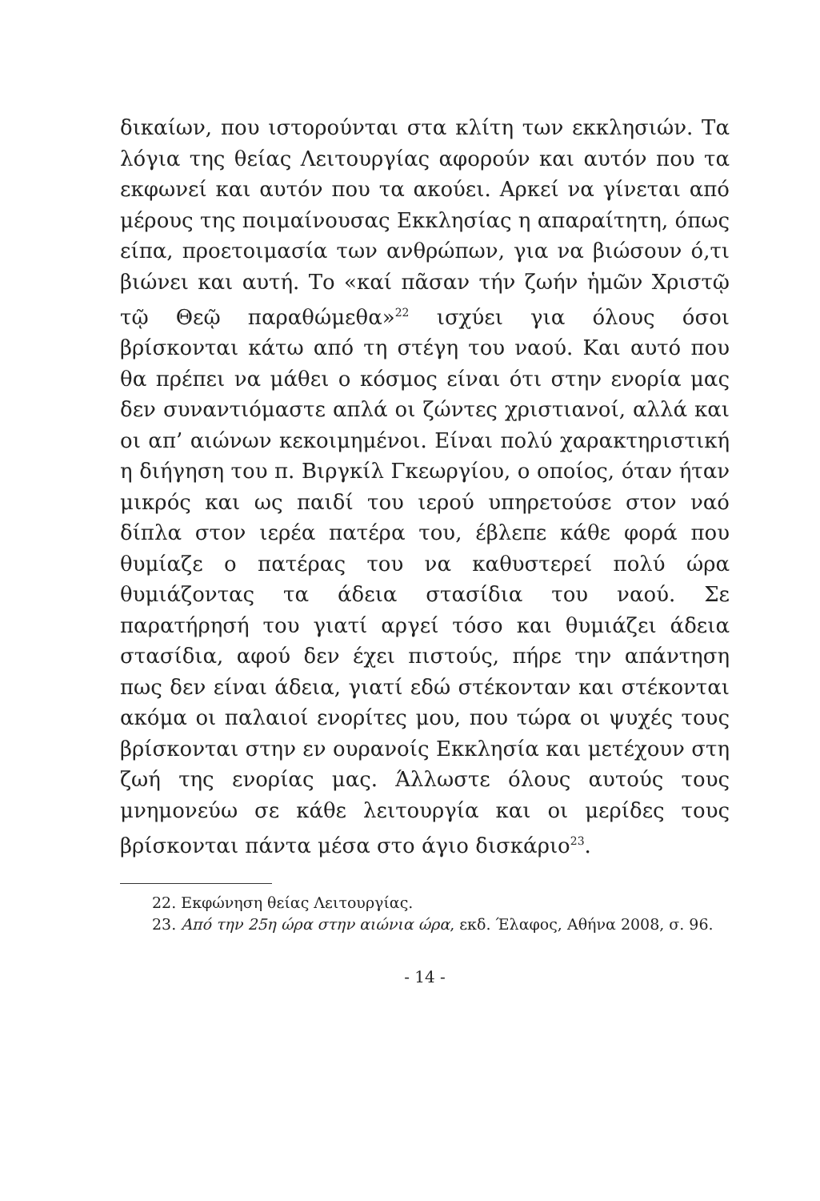δικαίων, που ιστορούνται στα κλίτη των εκκλησιών. Τα λόγια της θείας Λειτουργίας αφορούν και αυτόν που τα εκφωνεί και αυτόν που τα ακούει. Αρκεί να γίνεται από μέρους της ποιμαίνουσας Εκκλησίας η απαραίτητη, όπως είπα, προετοιμασία των ανθρώπων, για να βιώσουν ό,τι βιώνει και αυτή. Το «καί πᾶσαν τήν ζωήν ἡμῶν Χριστῷ τῷ Θεῷ παραθώμεθα»<sup>22</sup> ισχύει για όλους όσοι βρίσκονται κάτω από τη στέγη του ναού. Και αυτό που θα πρέπει να μάθει ο κόσμος είναι ότι στην ενορία μας δεν συναντιόμαστε απλά οι ζώντες χριστιανοί, αλλά και οι απ’ αιώνων κεκοιμημένοι. Είναι πολύ χαρακτηριστική η διήγηση του π. Βιργκίλ Γκεωργίου, ο οποίος, όταν ήταν μικρός και ως παιδί του ιερού υπηρετούσε στον ναό δίπλα στον ιερέα πατέρα του, έβλεπε κάθε φορά που θυμίαζε ο πατέρας του να καθυστερεί πολύ ώρα θυμιάζοντας τα άδεια στασίδια του ναού. Σε παρατήρησή του γιατί αργεί τόσο και θυμιάζει άδεια στασίδια, αφού δεν έχει πιστούς, πήρε την απάντηση πως δεν είναι άδεια, γιατί εδώ στέκονταν και στέκονται ακόμα οι παλαιοί ενορίτες μου, που τώρα οι ψυχές τους βρίσκονται στην εν ουρανοίς Εκκλησία και μετέχουν στη ζωή της ενορίας μας. Άλλωστε όλους αυτούς τους μνημονεύω σε κάθε λειτουργία και οι μερίδες τους βρίσκονται πάντα μέσα στο άγιο δισκάριο<sup>23</sup>.
22. Εκφώνηση θείας Λειτουργίας.
23. Από την 25η ώρα στην αιώνια ώρα, εκδ. Έλαφος, Αθήνα 2008, σ. 96.
- 14 -